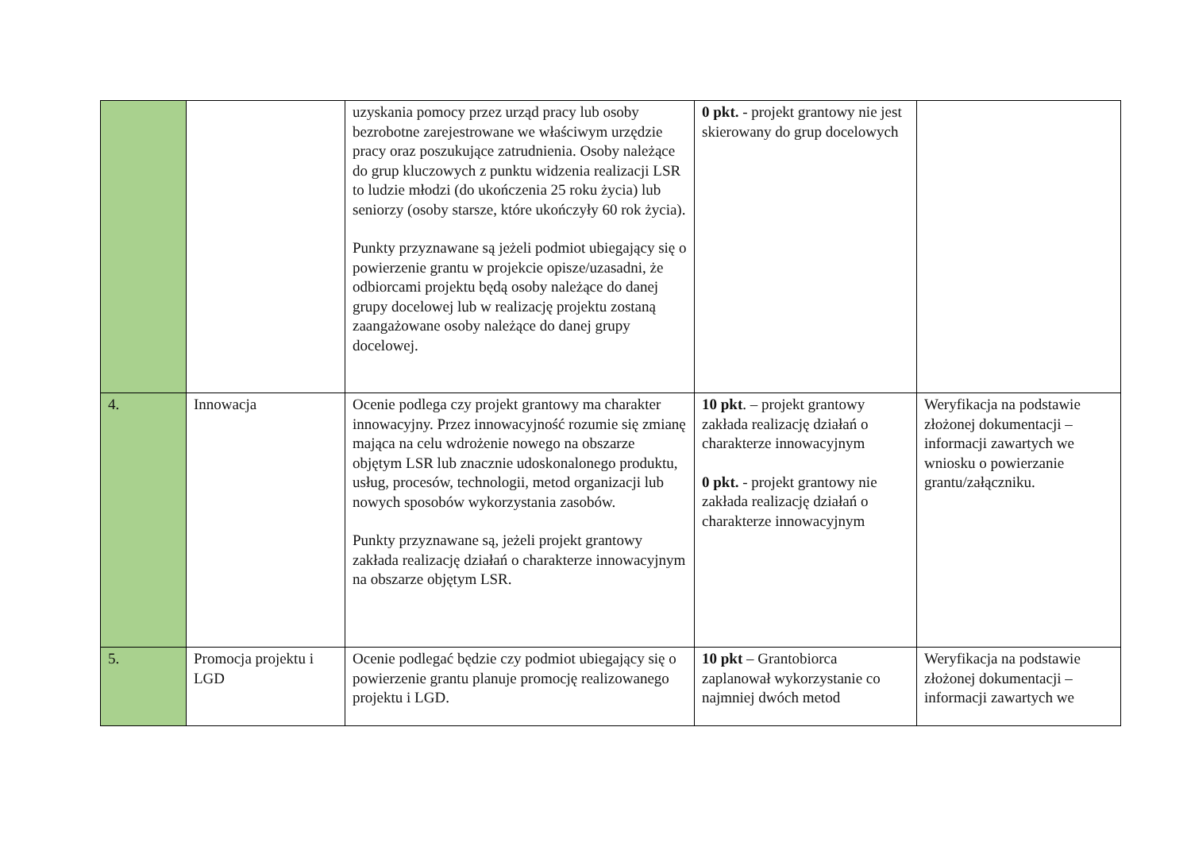| | | uzyskania pomocy przez urząd pracy lub osoby bezrobotne zarejestrowane we właściwym urzędzie pracy oraz poszukujące zatrudnienia. Osoby należące do grup kluczowych z punktu widzenia realizacji LSR to ludzie młodzi (do ukończenia 25 roku życia) lub seniorzy (osoby starsze, które ukończyły 60 rok życia). Punkty przyznawane są jeżeli podmiot ubiegający się o powierzenie grantu w projekcie opisze/uzasadni, że odbiorcami projektu będą osoby należące do danej grupy docelowej lub w realizację projektu zostaną zaangażowane osoby należące do danej grupy docelowej. | 0 pkt. - projekt grantowy nie jest skierowany do grup docelowych | |
| 4. | Innowacja | Ocenie podlega czy projekt grantowy ma charakter innowacyjny. Przez innowacyjność rozumie się zmianę mająca na celu wdrożenie nowego na obszarze objętym LSR lub znacznie udoskonalonego produktu, usług, procesów, technologii, metod organizacji lub nowych sposobów wykorzystania zasobów. Punkty przyznawane są, jeżeli projekt grantowy zakłada realizację działań o charakterze innowacyjnym na obszarze objętym LSR. | 10 pkt . – projekt grantowy zakłada realizację działań o charakterze innowacyjnym 0 pkt. - projekt grantowy nie zakłada realizację działań o charakterze innowacyjnym | Weryfikacja na podstawie złożonej dokumentacji – informacji zawartych we wniosku o powierzanie grantu/załączniku. |
| 5. | Promocja projektu i LGD | Ocenie podlegać będzie czy podmiot ubiegający się o powierzenie grantu planuje promocję realizowanego projektu i LGD. | 10 pkt – Grantobiorca zaplanował wykorzystanie co najmniej dwóch metod | Weryfikacja na podstawie złożonej dokumentacji – informacji zawartych we |